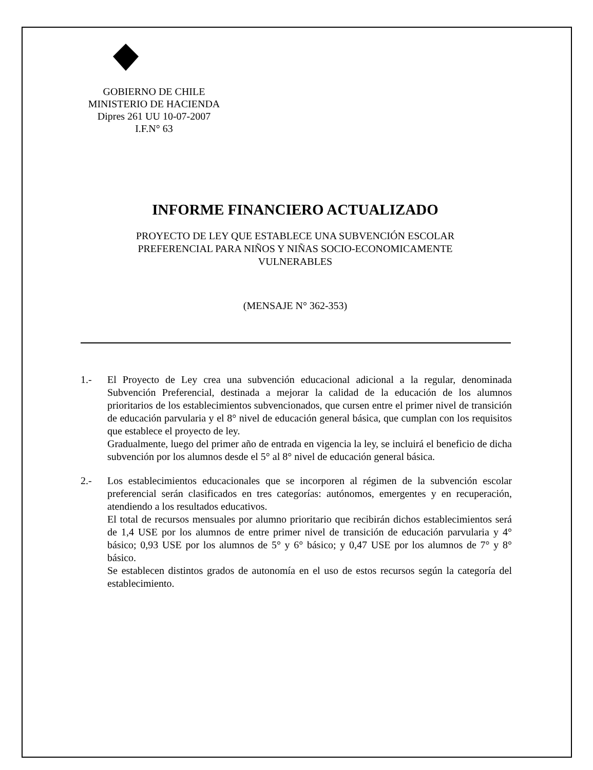GOBIERNO DE CHILE
MINISTERIO DE HACIENDA
Dipres 261 UU 10-07-2007
I.F.N° 63
INFORME FINANCIERO ACTUALIZADO
PROYECTO DE LEY QUE ESTABLECE UNA SUBVENCIÓN ESCOLAR PREFERENCIAL PARA NIÑOS Y NIÑAS SOCIO-ECONOMICAMENTE VULNERABLES
(MENSAJE N° 362-353)
1.- El Proyecto de Ley crea una subvención educacional adicional a la regular, denominada Subvención Preferencial, destinada a mejorar la calidad de la educación de los alumnos prioritarios de los establecimientos subvencionados, que cursen entre el primer nivel de transición de educación parvularia y el 8° nivel de educación general básica, que cumplan con los requisitos que establece el proyecto de ley.
Gradualmente, luego del primer año de entrada en vigencia la ley, se incluirá el beneficio de dicha subvención por los alumnos desde el 5° al 8° nivel de educación general básica.
2.- Los establecimientos educacionales que se incorporen al régimen de la subvención escolar preferencial serán clasificados en tres categorías: autónomos, emergentes y en recuperación, atendiendo a los resultados educativos.
El total de recursos mensuales por alumno prioritario que recibirán dichos establecimientos será de 1,4 USE por los alumnos de entre primer nivel de transición de educación parvularia y 4° básico; 0,93 USE por los alumnos de 5° y 6° básico; y 0,47 USE por los alumnos de 7° y 8° básico.
Se establecen distintos grados de autonomía en el uso de estos recursos según la categoría del establecimiento.